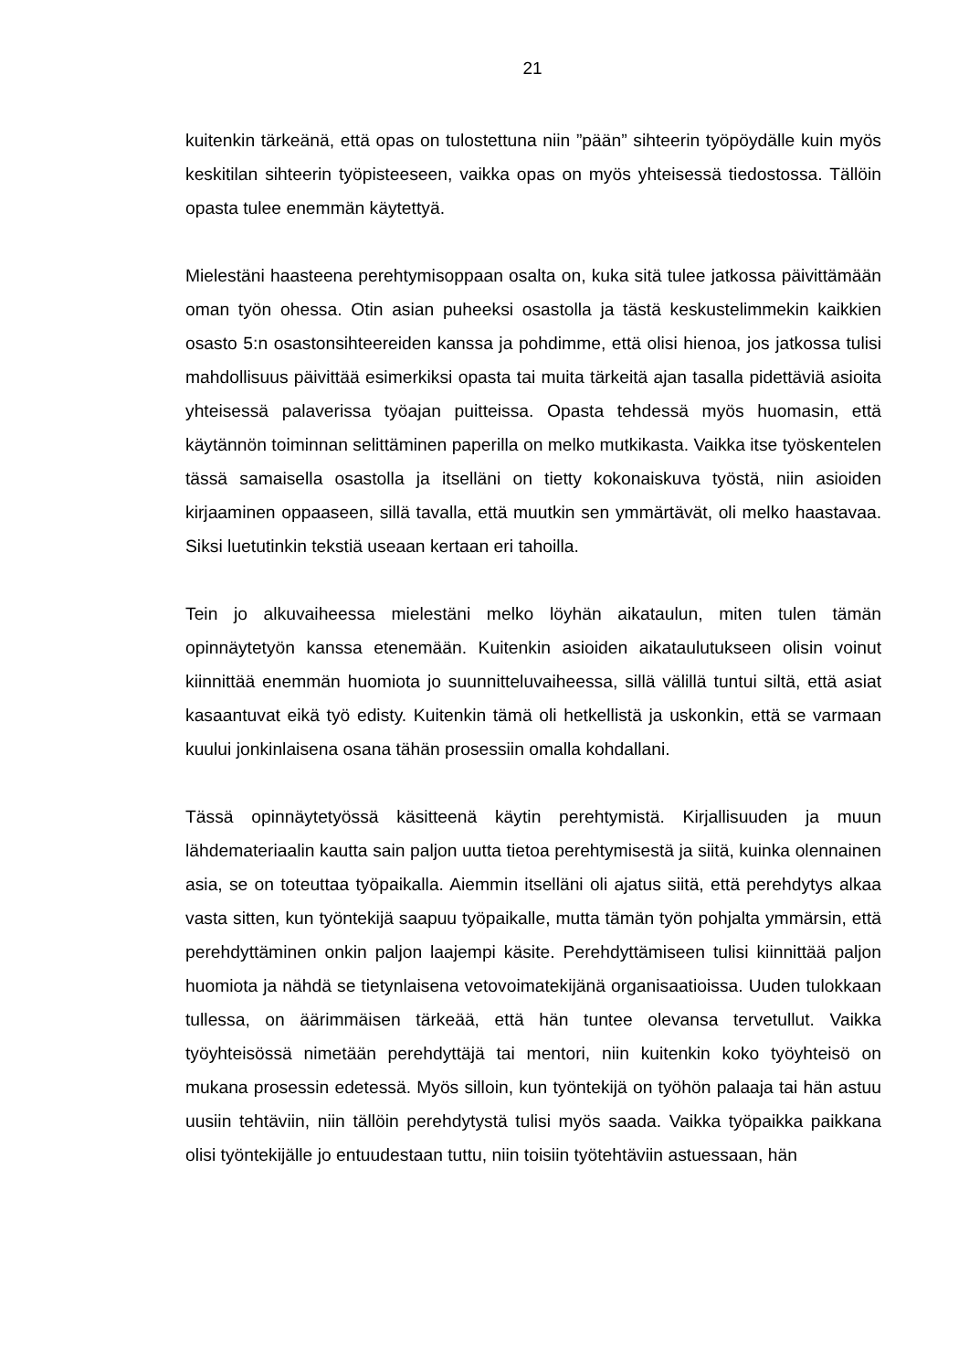21
kuitenkin tärkeänä, että opas on tulostettuna niin ”pään” sihteerin työpöydälle kuin myös keskitilan sihteerin työpisteeseen, vaikka opas on myös yhteisessä tiedostossa. Tällöin opasta tulee enemmän käytettyä.
Mielestäni haasteena perehtymisoppaan osalta on, kuka sitä tulee jatkossa päivittämään oman työn ohessa. Otin asian puheeksi osastolla ja tästä keskustelimmekin kaikkien osasto 5:n osastonsihteereiden kanssa ja pohdimme, että olisi hienoa, jos jatkossa tulisi mahdollisuus päivittää esimerkiksi opasta tai muita tärkeitä ajan tasalla pidettäviä asioita yhteisessä palaverissa työajan puitteissa. Opasta tehdessä myös huomasin, että käytännön toiminnan selittäminen paperilla on melko mutkikasta. Vaikka itse työskentelen tässä samaisella osastolla ja itselläni on tietty kokonaiskuva työstä, niin asioiden kirjaaminen oppaaseen, sillä tavalla, että muutkin sen ymmärtävät, oli melko haastavaa. Siksi luetutinkin tekstiä useaan kertaan eri tahoilla.
Tein jo alkuvaiheessa mielestäni melko löyhän aikataulun, miten tulen tämän opinnäytetyön kanssa etenemään. Kuitenkin asioiden aikataulutukseen olisin voinut kiinnittää enemmän huomiota jo suunnitteluvaiheessa, sillä välillä tuntui siltä, että asiat kasaantuvat eikä työ edisty. Kuitenkin tämä oli hetkellistä ja uskonkin, että se varmaan kuului jonkinlaisena osana tähän prosessiin omalla kohdallani.
Tässä opinnäytetyössä käsitteenä käytin perehtymistä. Kirjallisuuden ja muun lähdemateriaalin kautta sain paljon uutta tietoa perehtymisestä ja siitä, kuinka olennainen asia, se on toteuttaa työpaikalla. Aiemmin itselläni oli ajatus siitä, että perehdytys alkaa vasta sitten, kun työntekijä saapuu työpaikalle, mutta tämän työn pohjalta ymmärsin, että perehdyttäminen onkin paljon laajempi käsite. Perehdyttämiseen tulisi kiinnittää paljon huomiota ja nähdä se tietynlaisena vetovoimatekijänä organisaatioissa. Uuden tulokkaan tullessa, on äärimmäisen tärkeää, että hän tuntee olevansa tervetullut. Vaikka työyhteisössä nimetään perehdyttäjä tai mentori, niin kuitenkin koko työyhteisö on mukana prosessin edetessä. Myös silloin, kun työntekijä on työhön palaaja tai hän astuu uusiin tehtäviin, niin tällöin perehdytystä tulisi myös saada. Vaikka työpaikka paikkana olisi työntekijälle jo entuudestaan tuttu, niin toisiin työtehtäviin astuessaan, hän